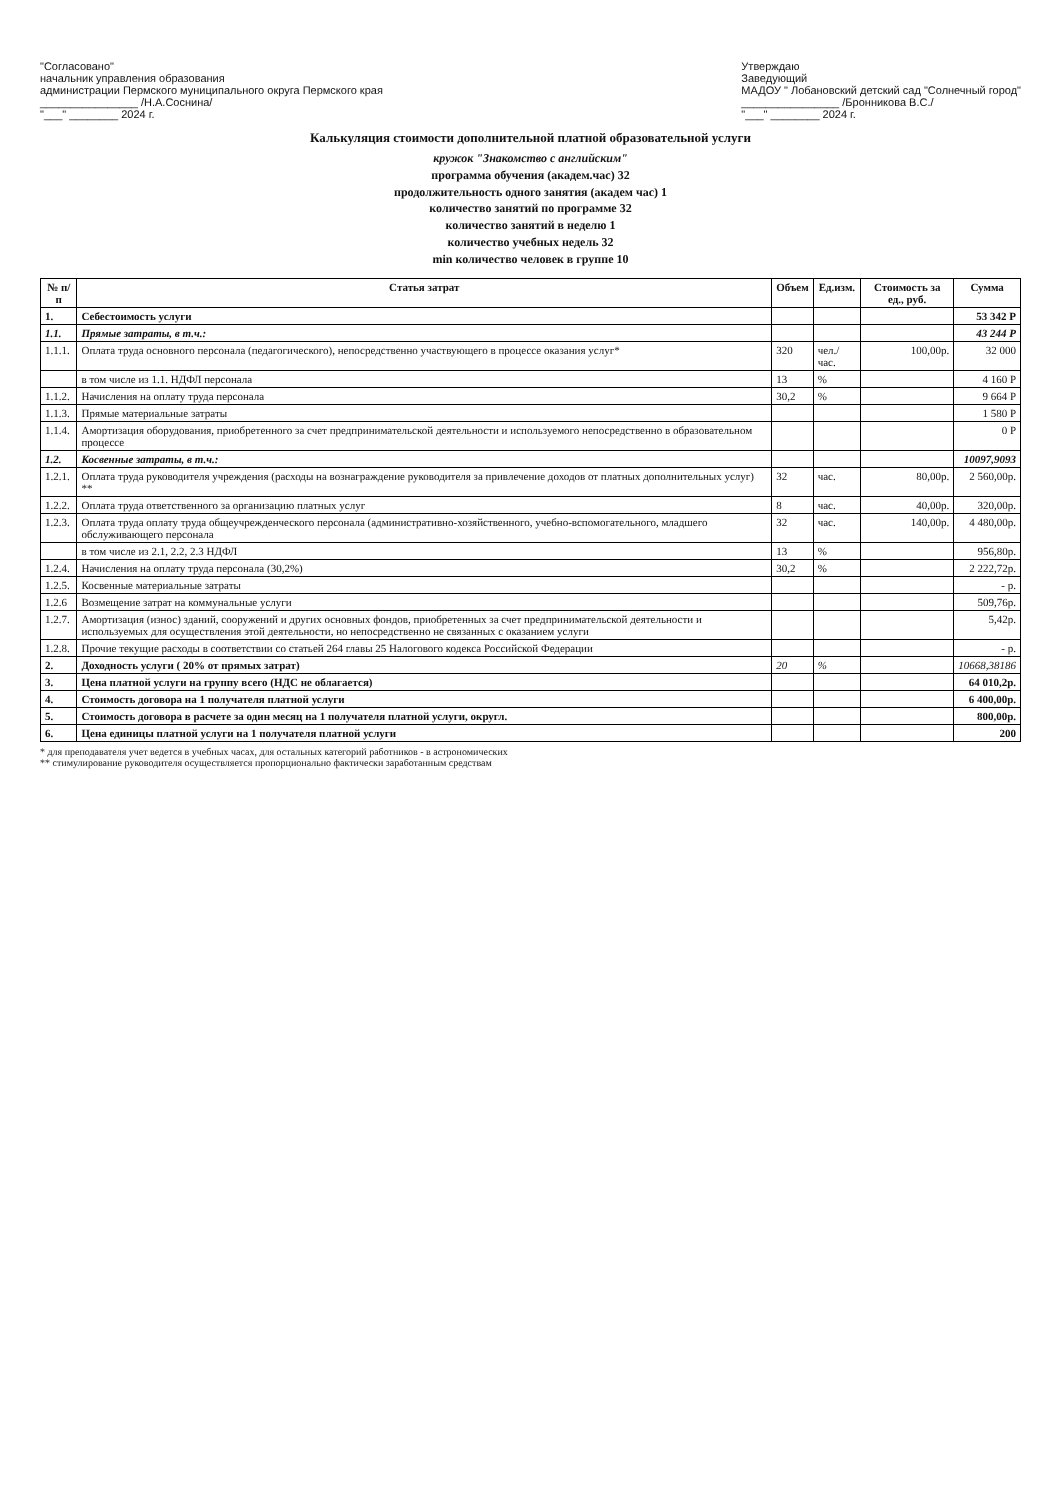"Согласовано"
начальник управления образования
администрации Пермского муниципального округа Пермского края
________________ /Н.А.Соснина/
"___" ________ 2024 г.
Утверждаю
Заведующий
МАДОУ " Лобановский детский сад "Солнечный город"
________________ /Бронникова В.С./
"___" ________ 2024 г.
Калькуляция стоимости дополнительной платной образовательной услуги
кружок "Знакомство с английским"
программа обучения (академ.час) 32
продолжительность одного занятия (академ час) 1
количество занятий по программе 32
количество занятий в неделю 1
количество учебных недель 32
min количество человек в группе 10
| № п/п | Статья затрат | Объем | Ед.изм. | Стоимость за ед., руб. | Сумма |
| --- | --- | --- | --- | --- | --- |
| 1. | Себестоимость услуги | | | | 53 342 Р |
| 1.1. | Прямые затраты, в т.ч.: | | | | 43 244 Р |
| 1.1.1. | Оплата труда основного персонала (педагогического), непосредственно участвующего в процессе оказания услуг* | 320 | чел./час. | 100,00р. | 32 000 |
| | в том числе из 1.1. НДФЛ персонала | 13 | % | | 4 160 Р |
| 1.1.2. | Начисления на оплату труда персонала | 30,2 | % | | 9 664 Р |
| 1.1.3. | Прямые материальные затраты | | | | 1 580 Р |
| 1.1.4. | Амортизация оборудования, приобретенного за счет предпринимательской деятельности и используемого непосредственно в образовательном процессе | | | | 0 Р |
| 1.2. | Косвенные затраты, в т.ч.: | | | | 10097,9093 |
| 1.2.1. | Оплата труда руководителя учреждения (расходы на вознаграждение руководителя за привлечение доходов от платных дополнительных услуг) ** | 32 | час. | 80,00р. | 2 560,00р. |
| 1.2.2. | Оплата труда ответственного за организацию платных услуг | 8 | час. | 40,00р. | 320,00р. |
| 1.2.3. | Оплата труда оплату труда общеучрежденческого персонала (административно-хозяйственного, учебно-вспомогательного, младшего обслуживающего персонала | 32 | час. | 140,00р. | 4 480,00р. |
| | в том числе из 2.1, 2.2, 2.3 НДФЛ | 13 | % | | 956,80р. |
| 1.2.4. | Начисления на оплату труда персонала (30,2%) | 30,2 | % | | 2 222,72р. |
| 1.2.5. | Косвенные материальные затраты | | | | - р. |
| 1.2.6 | Возмещение затрат на коммунальные услуги | | | | 509,76р. |
| 1.2.7. | Амортизация (износ) зданий, сооружений и других основных фондов, приобретенных за счет предпринимательской деятельности и используемых для осуществления этой деятельности, но непосредственно не связанных с оказанием услуги | | | | 5,42р. |
| 1.2.8. | Прочие текущие расходы в соответствии со статьей 264 главы 25 Налогового кодекса Российской Федерации | | | | - р. |
| 2. | Доходность услуги ( 20% от прямых затрат) | 20 | % | | 10668,38186 |
| 3. | Цена платной услуги на группу всего (НДС не облагается) | | | | 64 010,2р. |
| 4. | Стоимость договора на 1 получателя платной услуги | | | | 6 400,00р. |
| 5. | Стоимость договора в расчете за один месяц на 1 получателя платной услуги, округл. | | | | 800,00р. |
| 6. | Цена единицы платной услуги на 1 получателя платной услуги | | | | 200 |
* для преподавателя учет ведется в учебных часах, для остальных категорий работников - в астрономических
** стимулирование руководителя осуществляется пропорционально фактически заработанным средствам